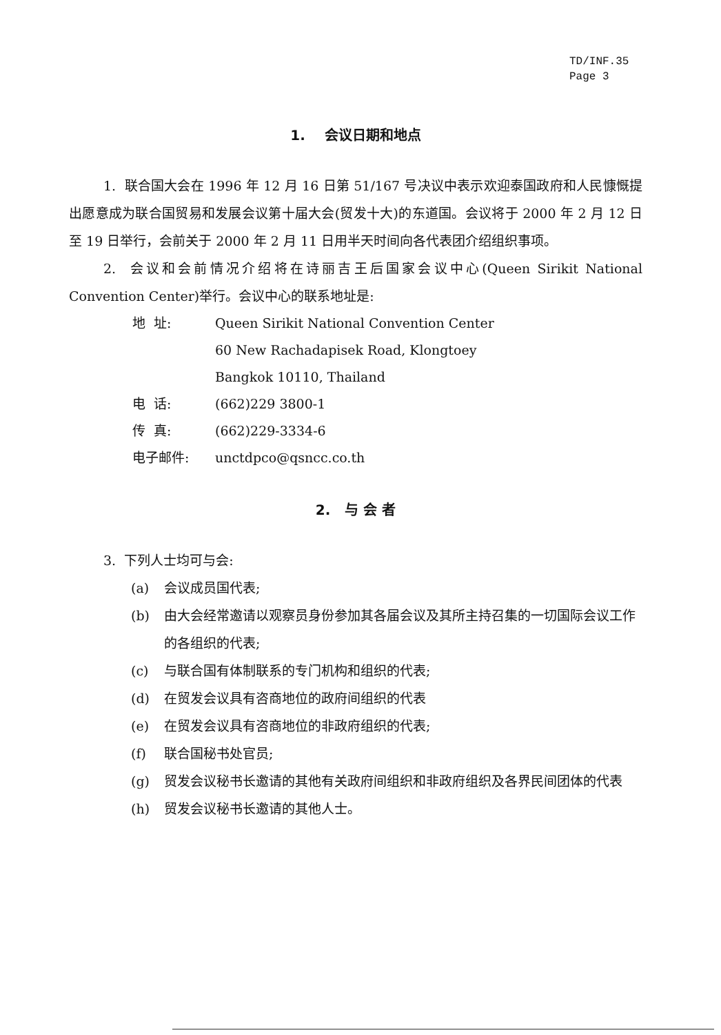TD/INF.35
Page 3
1. 会议日期和地点
1. 联合国大会在 1996 年 12 月 16 日第 51/167 号决议中表示欢迎泰国政府和人民慷慨提出愿意成为联合国贸易和发展会议第十届大会(贸发十大)的东道国。会议将于 2000 年 2 月 12 日至 19 日举行，会前关于 2000 年 2 月 11 日用半天时间向各代表团介绍组织事项。
2. 会议和会前情况介绍将在诗丽吉王后国家会议中心(Queen Sirikit National Convention Center)举行。会议中心的联系地址是:
地 址: Queen Sirikit National Convention Center
60 New Rachadapisek Road, Klongtoey
Bangkok 10110, Thailand
电 话: (662)229 3800-1
传 真: (662)229-3334-6
电子邮件: unctdpco@qsncc.co.th
2. 与 会 者
3. 下列人士均可与会:
(a) 会议成员国代表;
(b) 由大会经常邀请以观察员身份参加其各届会议及其所主持召集的一切国际会议工作的各组织的代表;
(c) 与联合国有体制联系的专门机构和组织的代表;
(d) 在贸发会议具有咨商地位的政府间组织的代表
(e) 在贸发会议具有咨商地位的非政府组织的代表;
(f) 联合国秘书处官员;
(g) 贸发会议秘书长邀请的其他有关政府间组织和非政府组织及各界民间团体的代表
(h) 贸发会议秘书长邀请的其他人士。